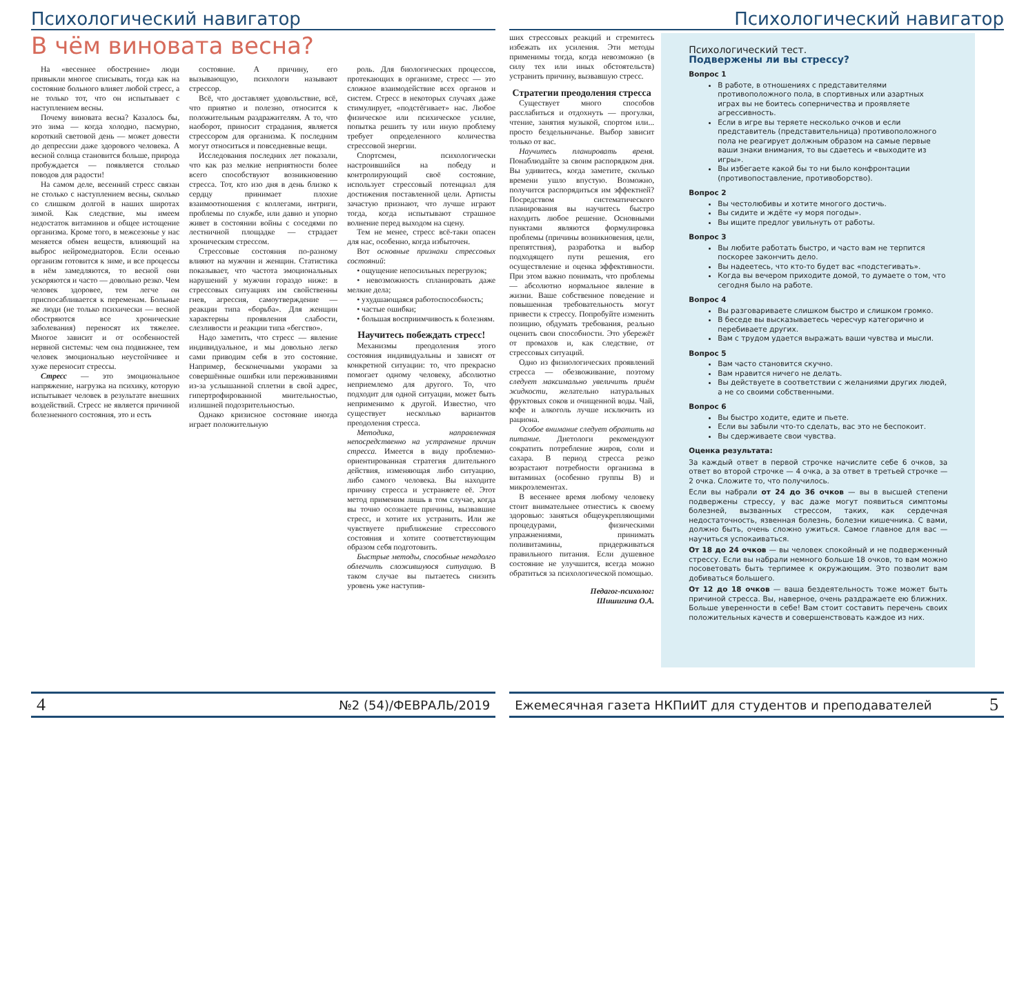Психологический навигатор
В чём виновата весна?
На «весеннее обострение» люди привыкли многое списывать, тогда как на состояние больного влияет любой стресс, а не только тот, что он испытывает с наступлением весны.
Почему виновата весна? Казалось бы, это зима — когда холодно, пасмурно, короткий световой день — может довести до депрессии даже здорового человека. А весной солнца становится больше, природа пробуждается — появляется столько поводов для радости!
На самом деле, весенний стресс связан не столько с наступлением весны, сколько со слишком долгой в наших широтах зимой. Как следствие, мы имеем недостаток витаминов и общее истощение организма. Кроме того, в межсезонье у нас меняется обмен веществ, влияющий на выброс нейромедиаторов. Если осенью организм готовится к зиме, и все процессы в нём замедляются, то весной они ускоряются и часто — довольно резко. Чем человек здоровее, тем легче он приспосабливается к переменам. Больные же люди (не только психически — весной обостряются все хронические заболевания) переносят их тяжелее. Многое зависит и от особенностей нервной системы: чем она подвижнее, тем человек эмоционально неустойчивее и хуже переносит стрессы.
Стресс — это эмоциональное напряжение, нагрузка на психику, которую испытывает человек в результате внешних воздействий. Стресс не является причиной болезненного состояния, это и есть
состояние. А причину, его вызывающую, психологи называют стрессор.
Всё, что доставляет удовольствие, всё, что приятно и полезно, относится к положительным раздражителям. А то, что наоборот, приносит страдания, является стрессором для организма. К последним могут относиться и повседневные вещи.
Исследования последних лет показали, что как раз мелкие неприятности более всего способствуют возникновению стресса. Тот, кто изо дня в день близко к сердцу принимает плохие взаимоотношения с коллегами, интриги, проблемы по службе, или давно и упорно живет в состоянии войны с соседями по лестничной площадке — страдает хроническим стрессом.
Стрессовые состояния по-разному влияют на мужчин и женщин. Статистика показывает, что частота эмоциональных нарушений у мужчин гораздо ниже: в стрессовых ситуациях им свойственны гнев, агрессия, самоутверждение — реакции типа «борьба». Для женщин характерны проявления слабости, слезливости и реакции типа «бегство».
Надо заметить, что стресс — явление индивидуальное, и мы довольно легко сами приводим себя в это состояние. Например, бесконечными укорами за совершённые ошибки или переживаниями из-за услышанной сплетни в свой адрес, гипертрофированной мнительностью, излишней подозрительностью.
Однако кризисное состояние иногда играет положительную
роль. Для биологических процессов, протекающих в организме, стресс — это сложное взаимодействие всех органов и систем. Стресс в некоторых случаях даже стимулирует, «подстёгивает» нас. Любое физическое или психическое усилие, попытка решить ту или иную проблему требует определенного количества стрессовой энергии.
Спортсмен, психологически настроившийся на победу и контролирующий своё состояние, использует стрессовый потенциал для достижения поставленной цели. Артисты зачастую признают, что лучше играют тогда, когда испытывают страшное волнение перед выходом на сцену.
Тем не менее, стресс всё-таки опасен для нас, особенно, когда избыточен.
Вот основные признаки стрессовых состояний:
• ощущение непосильных перегрузок;
• невозможность спланировать даже мелкие дела;
• ухудшающаяся работоспособность;
• частые ошибки;
• большая восприимчивость к болезням.
Научитесь побеждать стресс!
Механизмы преодоления этого состояния индивидуальны и зависят от конкретной ситуации: то, что прекрасно помогает одному человеку, абсолютно неприемлемо для другого. То, что подходит для одной ситуации, может быть неприменимо к другой. Известно, что существует несколько вариантов преодоления стресса.
Методика, направленная непосредственно на устранение причин стресса. Имеется в виду проблемно-ориентированная стратегия длительного действия, изменяющая либо ситуацию, либо самого человека. Вы находите причину стресса и устраняете её. Этот метод применим лишь в том случае, когда вы точно осознаете причины, вызвавшие стресс, и хотите их устранить. Или же чувствуете приближение стрессового состояния и хотите соответствующим образом себя подготовить.
Быстрые методы, способные ненадолго облегчить сложившуюся ситуацию. В таком случае вы пытаетесь снизить уровень уже наступив-
4 №2 (54)/ФЕВРАЛЬ/2019
Психологический навигатор
ших стрессовых реакций и стремитесь избежать их усиления. Эти методы применимы тогда, когда невозможно (в силу тех или иных обстоятельств) устранить причину, вызвавшую стресс.
Стратегии преодоления стресса
Существует много способов расслабиться и отдохнуть — прогулки, чтение, занятия музыкой, спортом или... просто бездельничанье. Выбор зависит только от вас.
Научитесь планировать время. Понаблюдайте за своим распорядком дня. Вы удивитесь, когда заметите, сколько времени ушло впустую. Возможно, получится распорядиться им эффектней? Посредством систематического планирования вы научитесь быстро находить любое решение. Основными пунктами являются формулировка проблемы (причины возникновения, цели, препятствия), разработка и выбор подходящего пути решения, его осуществление и оценка эффективности. При этом важно понимать, что проблемы — абсолютно нормальное явление в жизни. Ваше собственное поведение и повышенная требовательность могут привести к стрессу. Попробуйте изменить позицию, обдумать требования, реально оценить свои способности. Это убережёт от промахов и, как следствие, от стрессовых ситуаций.
Одно из физиологических проявлений стресса — обезвоживание, поэтому следует максимально увеличить приём жидкости, желательно натуральных фруктовых соков и очищенной воды. Чай, кофе и алкоголь лучше исключить из рациона.
Особое внимание следует обратить на питание. Диетологи рекомендуют сократить потребление жиров, соли и сахара. В период стресса резко возрастают потребности организма в витаминах (особенно группы В) и микроэлементах.
В весеннее время любому человеку стоит внимательнее отнестись к своему здоровью: заняться общеукрепляющими процедурами, физическими упражнениями, принимать поливитамины, придерживаться правильного питания. Если душевное состояние не улучшится, всегда можно обратиться за психологической помощью.
Педагог-психолог:
Шишигина О.А.
Психологический тест.
Подвержены ли вы стрессу?
Вопрос 1
В работе, в отношениях с представителями противоположного пола, в спортивных или азартных играх вы не боитесь соперничества и проявляете агрессивность.
Если в игре вы теряете несколько очков и если представитель (представительница) противоположного пола не реагирует должным образом на самые первые ваши знаки внимания, то вы сдаетесь и «выходите из игры».
Вы избегаете какой бы то ни было конфронтации (противопоставление, противоборство).
Вопрос 2
Вы честолюбивы и хотите многого достичь.
Вы сидите и ждёте «у моря погоды».
Вы ищите предлог увильнуть от работы.
Вопрос 3
Вы любите работать быстро, и часто вам не терпится поскорее закончить дело.
Вы надеетесь, что кто-то будет вас «подстегивать».
Когда вы вечером приходите домой, то думаете о том, что сегодня было на работе.
Вопрос 4
Вы разговариваете слишком быстро и слишком громко.
В беседе вы высказываетесь чересчур категорично и перебиваете других.
Вам с трудом удается выражать ваши чувства и мысли.
Вопрос 5
Вам часто становится скучно.
Вам нравится ничего не делать.
Вы действуете в соответствии с желаниями других людей, а не со своими собственными.
Вопрос 6
Вы быстро ходите, едите и пьете.
Если вы забыли что-то сделать, вас это не беспокоит.
Вы сдерживаете свои чувства.
Оценка результата:
За каждый ответ в первой строчке начислите себе 6 очков, за ответ во второй строчке — 4 очка, а за ответ в третьей строчке — 2 очка. Сложите то, что получилось.
Если вы набрали от 24 до 36 очков — вы в высшей степени подвержены стрессу, у вас даже могут появиться симптомы болезней, вызванных стрессом, таких, как сердечная недостаточность, язвенная болезнь, болезни кишечника. С вами, должно быть, очень сложно ужиться. Самое главное для вас — научиться успокаиваться.
От 18 до 24 очков — вы человек спокойный и не подверженный стрессу. Если вы набрали немного больше 18 очков, то вам можно посоветовать быть терпимее к окружающим. Это позволит вам добиваться большего.
От 12 до 18 очков — ваша бездеятельность тоже может быть причиной стресса. Вы, наверное, очень раздражаете ею ближних. Больше уверенности в себе! Вам стоит составить перечень своих положительных качеств и совершенствовать каждое из них.
Ежемесячная газета НКПиИТ для студентов и преподавателей 5